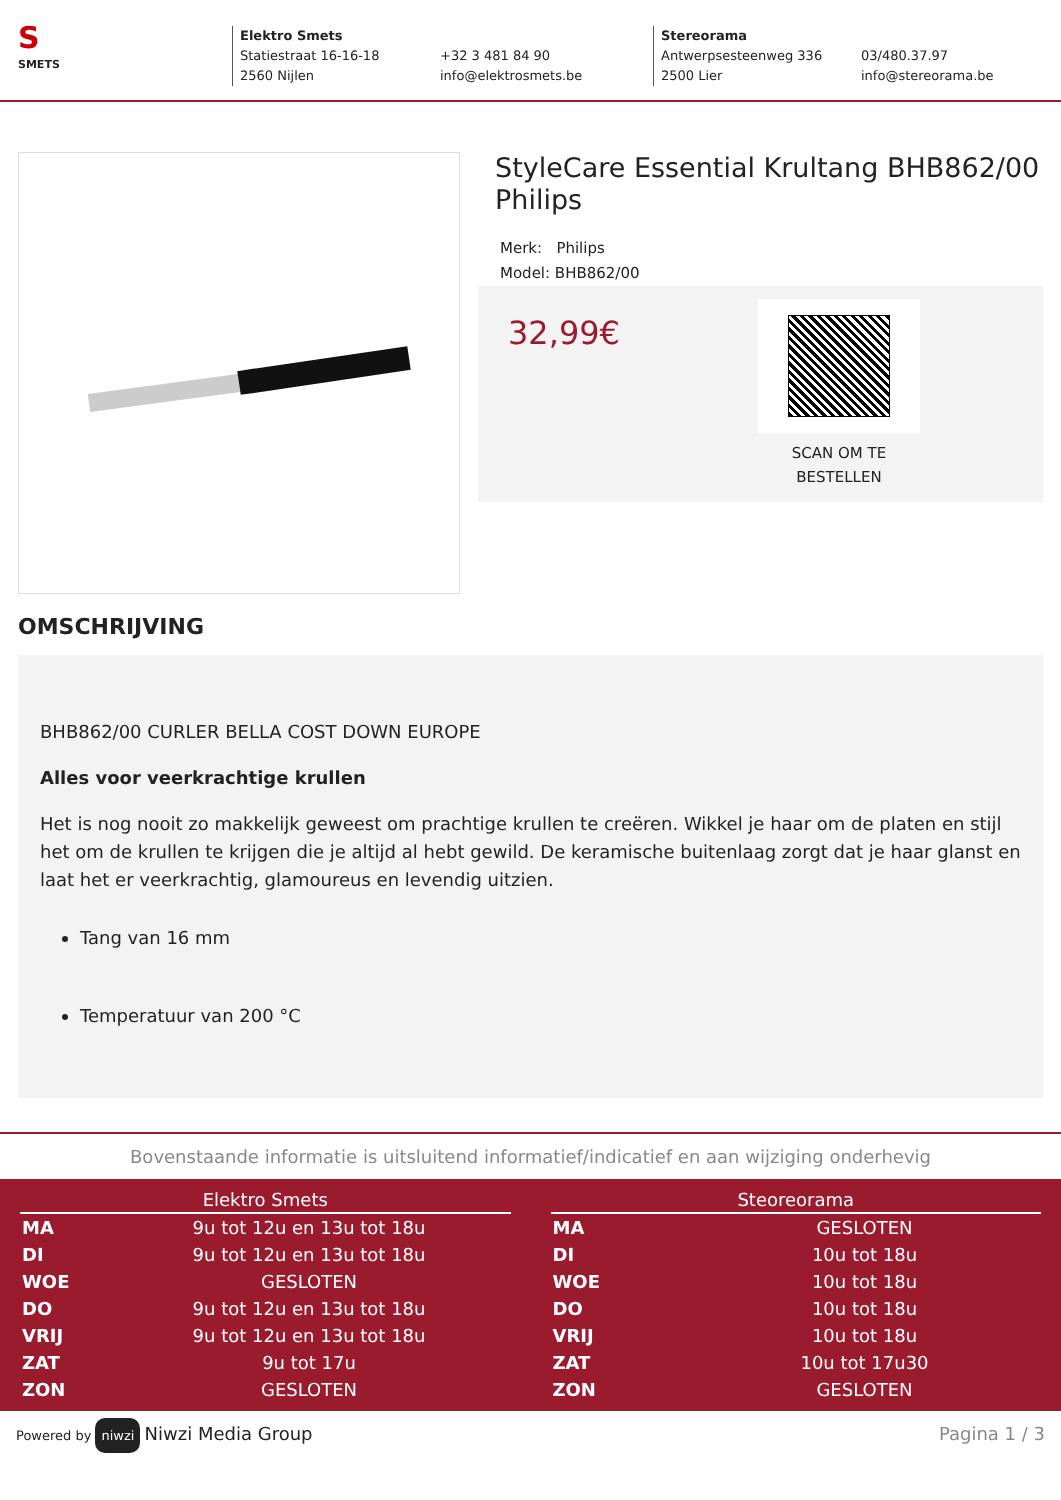S
SMETS
Elektro Smets
Statiestraat 16-16-18
2560 Nijlen
+32 3 481 84 90
info@elektrosmets.be
Stereorama
Antwerpsesteenweg 336
2500 Lier
03/480.37.97
info@stereorama.be
StyleCare Essential Krultang BHB862/00 Philips
Merk: Philips
Model: BHB862/00
32,99€
SCAN OM TE BESTELLEN
OMSCHRIJVING
BHB862/00 CURLER BELLA COST DOWN EUROPE
Alles voor veerkrachtige krullen
Het is nog nooit zo makkelijk geweest om prachtige krullen te creëren. Wikkel je haar om de platen en stijl het om de krullen te krijgen die je altijd al hebt gewild. De keramische buitenlaag zorgt dat je haar glanst en laat het er veerkrachtig, glamoureus en levendig uitzien.
Tang van 16 mm
Temperatuur van 200 °C
Bovenstaande informatie is uitsluitend informatief/indicatief en aan wijziging onderhevig
| Elektro Smets | |
| --- | --- |
| MA | 9u tot 12u en 13u tot 18u |
| DI | 9u tot 12u en 13u tot 18u |
| WOE | GESLOTEN |
| DO | 9u tot 12u en 13u tot 18u |
| VRIJ | 9u tot 12u en 13u tot 18u |
| ZAT | 9u tot 17u |
| ZON | GESLOTEN |
| Steoreorama | |
| --- | --- |
| MA | GESLOTEN |
| DI | 10u tot 18u |
| WOE | 10u tot 18u |
| DO | 10u tot 18u |
| VRIJ | 10u tot 18u |
| ZAT | 10u tot 17u30 |
| ZON | GESLOTEN |
Powered by niwzi Niwzi Media Group
Pagina 1 / 3